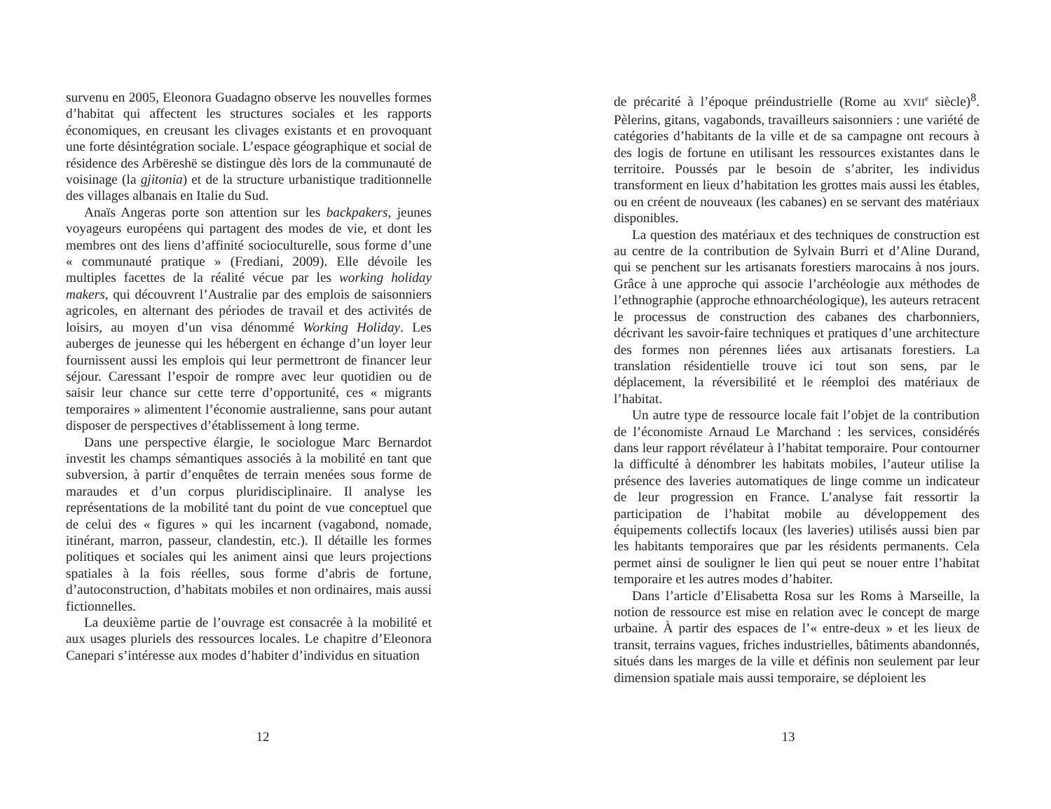survenu en 2005, Eleonora Guadagno observe les nouvelles formes d’habitat qui affectent les structures sociales et les rapports économiques, en creusant les clivages existants et en provoquant une forte désintégration sociale. L’espace géographique et social de résidence des Arbëreshë se distingue dès lors de la communauté de voisinage (la gjitonia) et de la structure urbanistique traditionnelle des villages albanais en Italie du Sud.
Anaïs Angeras porte son attention sur les backpakers, jeunes voyageurs européens qui partagent des modes de vie, et dont les membres ont des liens d’affinité socioculturelle, sous forme d’une « communauté pratique » (Frediani, 2009). Elle dévoile les multiples facettes de la réalité vécue par les working holiday makers, qui découvrent l’Australie par des emplois de saisonniers agricoles, en alternant des périodes de travail et des activités de loisirs, au moyen d’un visa dénommé Working Holiday. Les auberges de jeunesse qui les hébergent en échange d’un loyer leur fournissent aussi les emplois qui leur permettront de financer leur séjour. Caressant l’espoir de rompre avec leur quotidien ou de saisir leur chance sur cette terre d’opportunité, ces « migrants temporaires » alimentent l’économie australienne, sans pour autant disposer de perspectives d’établissement à long terme.
Dans une perspective élargie, le sociologue Marc Bernardot investit les champs sémantiques associés à la mobilité en tant que subversion, à partir d’enquêtes de terrain menées sous forme de maraudes et d’un corpus pluridisciplinaire. Il analyse les représentations de la mobilité tant du point de vue conceptuel que de celui des « figures » qui les incarnent (vagabond, nomade, itinérant, marron, passeur, clandestin, etc.). Il détaille les formes politiques et sociales qui les animent ainsi que leurs projections spatiales à la fois réelles, sous forme d’abris de fortune, d’autoconstruction, d’habitats mobiles et non ordinaires, mais aussi fictionnelles.
La deuxième partie de l’ouvrage est consacrée à la mobilité et aux usages pluriels des ressources locales. Le chapitre d’Eleonora Canepari s’intéresse aux modes d’habiter d’individus en situation
12
de précarité à l’époque préindustrielle (Rome au XVII<sup>e</sup> siècle)<sup>8</sup>. Pèlerins, gitans, vagabonds, travailleurs saisonniers : une variété de catégories d’habitants de la ville et de sa campagne ont recours à des logis de fortune en utilisant les ressources existantes dans le territoire. Poussés par le besoin de s’abriter, les individus transforment en lieux d’habitation les grottes mais aussi les étables, ou en créent de nouveaux (les cabanes) en se servant des matériaux disponibles.
La question des matériaux et des techniques de construction est au centre de la contribution de Sylvain Burri et d’Aline Durand, qui se penchent sur les artisanats forestiers marocains à nos jours. Grâce à une approche qui associe l’archéologie aux méthodes de l’ethnographie (approche ethnoarchéologique), les auteurs retracent le processus de construction des cabanes des charbonniers, décrivant les savoir-faire techniques et pratiques d’une architecture des formes non pérennes liées aux artisanats forestiers. La translation résidentielle trouve ici tout son sens, par le déplacement, la réversibilité et le réemploi des matériaux de l’habitat.
Un autre type de ressource locale fait l’objet de la contribution de l’économiste Arnaud Le Marchand : les services, considérés dans leur rapport révélateur à l’habitat temporaire. Pour contourner la difficulté à dénombrer les habitats mobiles, l’auteur utilise la présence des laveries automatiques de linge comme un indicateur de leur progression en France. L’analyse fait ressortir la participation de l’habitat mobile au développement des équipements collectifs locaux (les laveries) utilisés aussi bien par les habitants temporaires que par les résidents permanents. Cela permet ainsi de souligner le lien qui peut se nouer entre l’habitat temporaire et les autres modes d’habiter.
Dans l’article d’Elisabetta Rosa sur les Roms à Marseille, la notion de ressource est mise en relation avec le concept de marge urbaine. À partir des espaces de l’« entre-deux » et les lieux de transit, terrains vagues, friches industrielles, bâtiments abandonnés, situés dans les marges de la ville et définis non seulement par leur dimension spatiale mais aussi temporaire, se déploient les
13